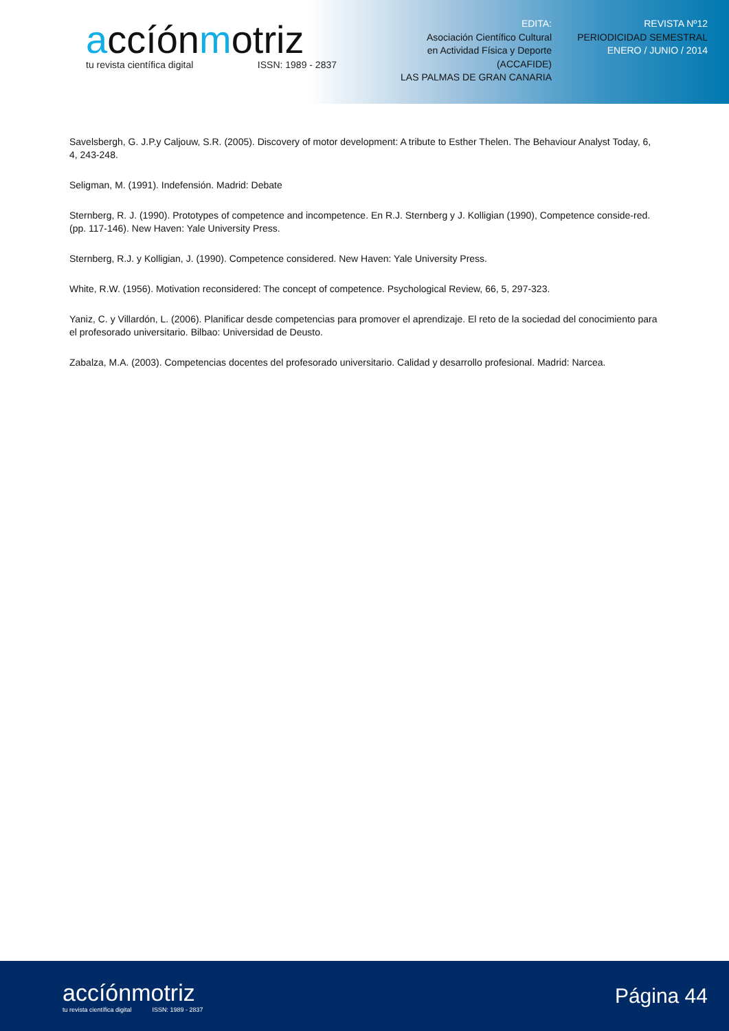accíónmotriz
tu revista científica digital ISSN: 1989 - 2837
EDITA:
Asociación Científico Cultural
en Actividad Física y Deporte
(ACCAFIDE)
LAS PALMAS DE GRAN CANARIA
REVISTA Nº12
PERIODICIDAD SEMESTRAL
ENERO / JUNIO / 2014
Savelsbergh, G. J.P.y Caljouw, S.R. (2005). Discovery of motor development: A tribute to Esther Thelen. The Behaviour Analyst Today, 6, 4, 243-248.
Seligman, M. (1991). Indefensión. Madrid: Debate
Sternberg, R. J. (1990). Prototypes of competence and incompetence. En R.J. Sternberg y J. Kolligian (1990), Competence conside-red. (pp. 117-146). New Haven: Yale University Press.
Sternberg, R.J. y Kolligian, J. (1990). Competence considered. New Haven: Yale University Press.
White, R.W. (1956). Motivation reconsidered: The concept of competence. Psychological Review, 66, 5, 297-323.
Yaniz, C. y Villardón, L. (2006). Planificar desde competencias para promover el aprendizaje. El reto de la sociedad del conocimiento para el profesorado universitario. Bilbao: Universidad de Deusto.
Zabalza, M.A. (2003). Competencias docentes del profesorado universitario. Calidad y desarrollo profesional. Madrid: Narcea.
accíónmotriz
tu revista científica digital ISSN: 1989 - 2837
Página 44